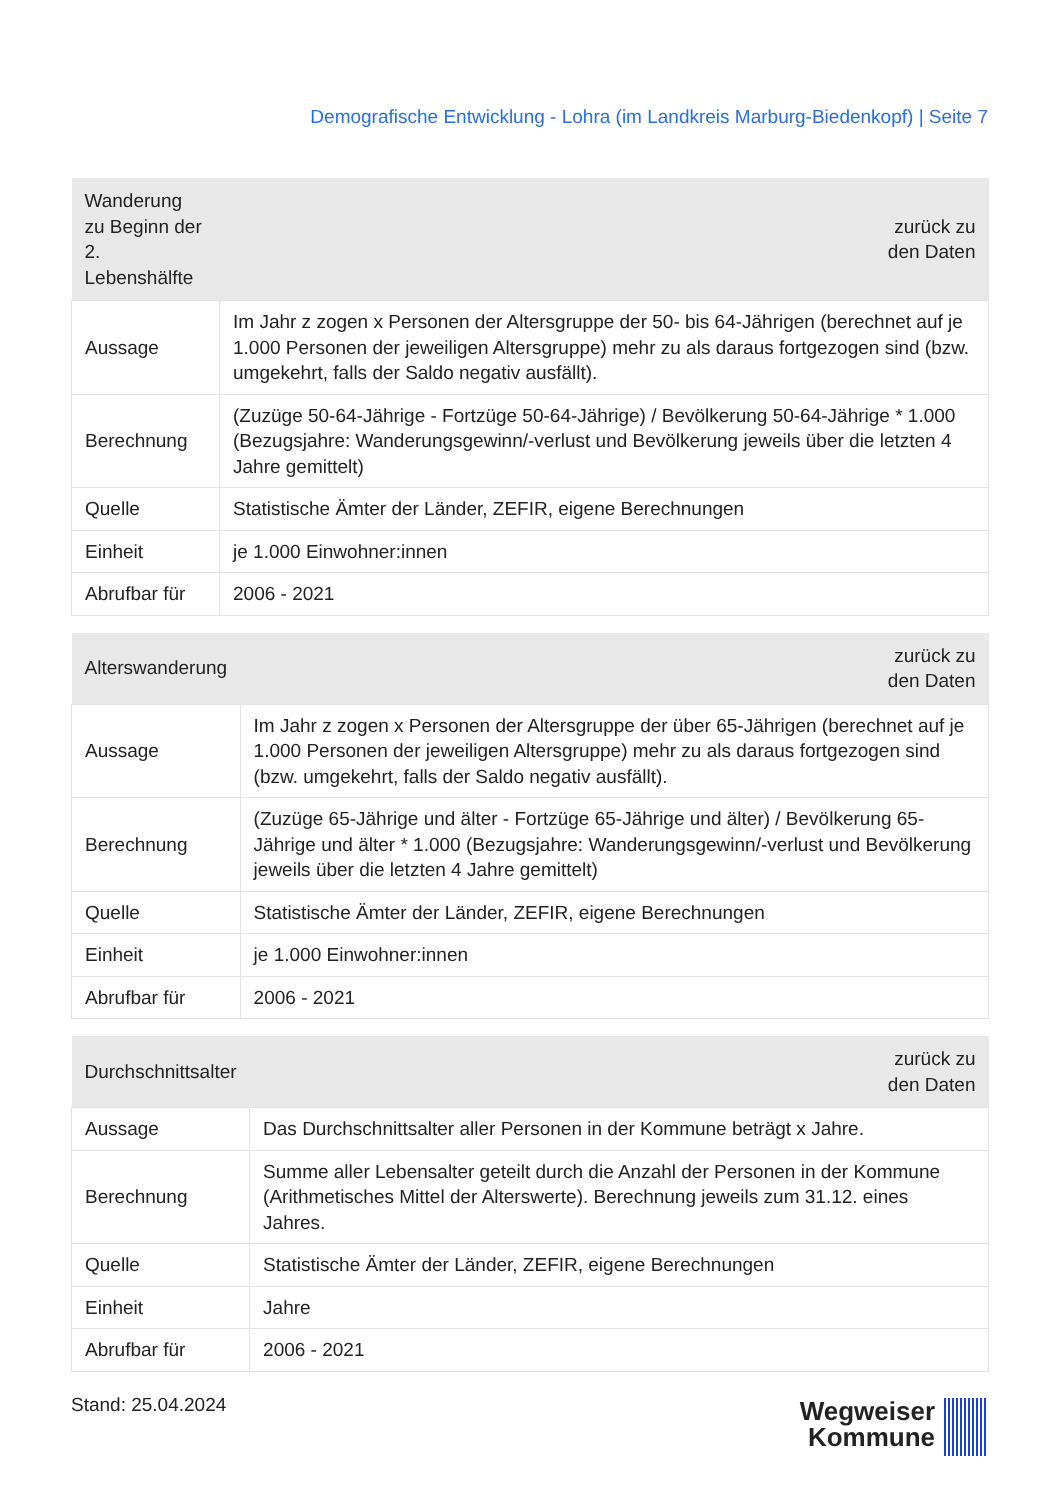Demografische Entwicklung - Lohra (im Landkreis Marburg-Biedenkopf) | Seite 7
| Wanderung zu Beginn der 2. Lebenshälfte | zurück zu den Daten |
| --- | --- |
| Aussage | Im Jahr z zogen x Personen der Altersgruppe der 50- bis 64-Jährigen (berechnet auf je 1.000 Personen der jeweiligen Altersgruppe) mehr zu als daraus fortgezogen sind (bzw. umgekehrt, falls der Saldo negativ ausfällt). |
| Berechnung | (Zuzüge 50-64-Jährige - Fortzüge 50-64-Jährige) / Bevölkerung 50-64-Jährige * 1.000 (Bezugsjahre: Wanderungsgewinn/-verlust und Bevölkerung jeweils über die letzten 4 Jahre gemittelt) |
| Quelle | Statistische Ämter der Länder, ZEFIR, eigene Berechnungen |
| Einheit | je 1.000 Einwohner:innen |
| Abrufbar für | 2006 - 2021 |
| Alterswanderung | zurück zu den Daten |
| --- | --- |
| Aussage | Im Jahr z zogen x Personen der Altersgruppe der über 65-Jährigen (berechnet auf je 1.000 Personen der jeweiligen Altersgruppe) mehr zu als daraus fortgezogen sind (bzw. umgekehrt, falls der Saldo negativ ausfällt). |
| Berechnung | (Zuzüge 65-Jährige und älter - Fortzüge 65-Jährige und älter) / Bevölkerung 65-Jährige und älter * 1.000 (Bezugsjahre: Wanderungsgewinn/-verlust und Bevölkerung jeweils über die letzten 4 Jahre gemittelt) |
| Quelle | Statistische Ämter der Länder, ZEFIR, eigene Berechnungen |
| Einheit | je 1.000 Einwohner:innen |
| Abrufbar für | 2006 - 2021 |
| Durchschnittsalter | zurück zu den Daten |
| --- | --- |
| Aussage | Das Durchschnittsalter aller Personen in der Kommune beträgt x Jahre. |
| Berechnung | Summe aller Lebensalter geteilt durch die Anzahl der Personen in der Kommune (Arithmetisches Mittel der Alterswerte). Berechnung jeweils zum 31.12. eines Jahres. |
| Quelle | Statistische Ämter der Länder, ZEFIR, eigene Berechnungen |
| Einheit | Jahre |
| Abrufbar für | 2006 - 2021 |
Stand: 25.04.2024
Wegweiser
Kommune